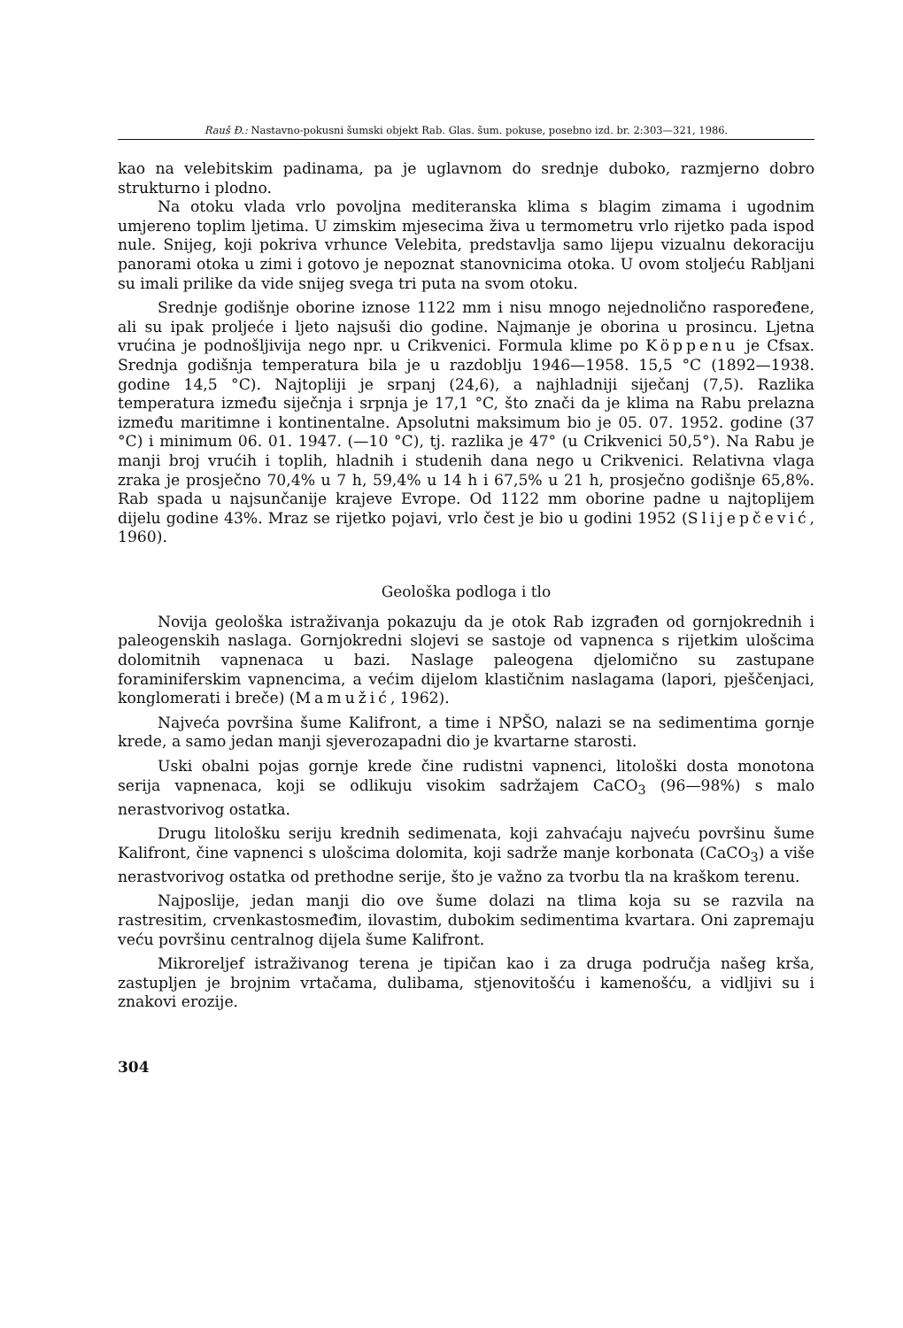Rauš Đ.: Nastavno-pokusni šumski objekt Rab. Glas. šum. pokuse, posebno izd. br. 2:303—321, 1986.
kao na velebitskim padinama, pa je uglavnom do srednje duboko, razmjerno dobro strukturno i plodno.
Na otoku vlada vrlo povoljna mediteranska klima s blagim zimama i ugodnim umjereno toplim ljetima. U zimskim mjesecima živa u termometru vrlo rijetko pada ispod nule. Snijeg, koji pokriva vrhunce Velebita, predstavlja samo lijepu vizualnu dekoraciju panorami otoka u zimi i gotovo je nepoznat stanovnicima otoka. U ovom stoljeću Rabljani su imali prilike da vide snijeg svega tri puta na svom otoku.
Srednje godišnje oborine iznose 1122 mm i nisu mnogo nejednolično raspoređene, ali su ipak proljeće i ljeto najsuši dio godine. Najmanje je oborina u prosincu. Ljetna vrućina je podnošljivija nego npr. u Crikvenici. Formula klime po Köppenu je Cfsax. Srednja godišnja temperatura bila je u razdoblju 1946—1958. 15,5 °C (1892—1938. godine 14,5 °C). Najtopliji je srpanj (24,6), a najhladniji siječanj (7,5). Razlika temperatura između siječnja i srpnja je 17,1 °C, što znači da je klima na Rabu prelazna između maritimne i kontinentalne. Apsolutni maksimum bio je 05. 07. 1952. godine (37 °C) i minimum 06. 01. 1947. (—10 °C), tj. razlika je 47° (u Crikvenici 50,5°). Na Rabu je manji broj vrućih i toplih, hladnih i studenih dana nego u Crikvenici. Relativna vlaga zraka je prosječno 70,4% u 7 h, 59,4% u 14 h i 67,5% u 21 h, prosječno godišnje 65,8%. Rab spada u najsunčanije krajeve Evrope. Od 1122 mm oborine padne u najtoplijem dijelu godine 43%. Mraz se rijetko pojavi, vrlo čest je bio u godini 1952 (Slijepčević, 1960).
Geološka podloga i tlo
Novija geološka istraživanja pokazuju da je otok Rab izgrađen od gornjokrednih i paleogenskih naslaga. Gornjokredni slojevi se sastoje od vapnenca s rijetkim ulošcima dolomitnih vapnenaca u bazi. Naslage paleogena djelomično su zastupane foraminiferskim vapnencima, a većim dijelom klastičnim naslagama (lapori, pješčenjaci, konglomerati i breče) (Mamužić, 1962).
Najveća površina šume Kalifront, a time i NPŠO, nalazi se na sedimentima gornje krede, a samo jedan manji sjeverozapadni dio je kvartarne starosti.
Uski obalni pojas gornje krede čine rudistni vapnenci, litološki dosta monotona serija vapnenaca, koji se odlikuju visokim sadržajem CaCO<sub>3</sub> (96—98%) s malo nerastvorivog ostatka.
Drugu litološku seriju krednih sedimenata, koji zahvaćaju najveću površinu šume Kalifront, čine vapnenci s ulošcima dolomita, koji sadrže manje korbonata (CaCO<sub>3</sub>) a više nerastvorivog ostatka od prethodne serije, što je važno za tvorbu tla na kraškom terenu.
Najposlije, jedan manji dio ove šume dolazi na tlima koja su se razvila na rastresitim, crvenkastosmeđim, ilovastim, dubokim sedimentima kvartara. Oni zapremaju veću površinu centralnog dijela šume Kalifront.
Mikroreljef istraživanog terena je tipičan kao i za druga područja našeg krša, zastupljen je brojnim vrtačama, dulibama, stjenovitošću i kamenošću, a vidljivi su i znakovi erozije.
304